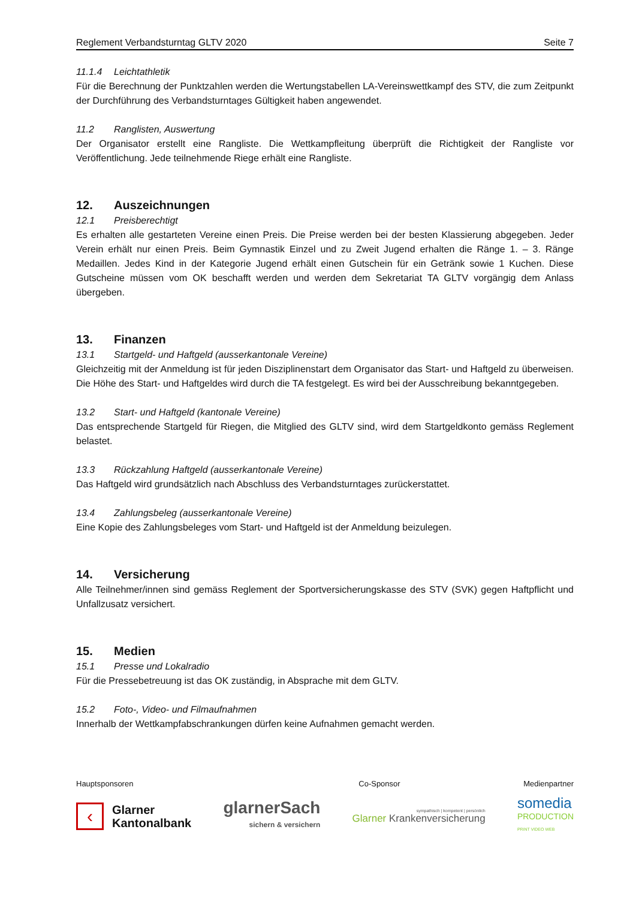Reglement Verbandsturntag GLTV 2020 Seite 7
11.1.4 Leichtathletik
Für die Berechnung der Punktzahlen werden die Wertungstabellen LA-Vereinswettkampf des STV, die zum Zeitpunkt der Durchführung des Verbandsturntages Gültigkeit haben angewendet.
11.2 Ranglisten, Auswertung
Der Organisator erstellt eine Rangliste. Die Wettkampfleitung überprüft die Richtigkeit der Rangliste vor Veröffentlichung. Jede teilnehmende Riege erhält eine Rangliste.
12. Auszeichnungen
12.1 Preisberechtigt
Es erhalten alle gestarteten Vereine einen Preis. Die Preise werden bei der besten Klassierung abgegeben. Jeder Verein erhält nur einen Preis. Beim Gymnastik Einzel und zu Zweit Jugend erhalten die Ränge 1. – 3. Ränge Medaillen. Jedes Kind in der Kategorie Jugend erhält einen Gutschein für ein Getränk sowie 1 Kuchen. Diese Gutscheine müssen vom OK beschafft werden und werden dem Sekretariat TA GLTV vorgängig dem Anlass übergeben.
13. Finanzen
13.1 Startgeld- und Haftgeld (ausserkantonale Vereine)
Gleichzeitig mit der Anmeldung ist für jeden Disziplinenstart dem Organisator das Start- und Haftgeld zu überweisen. Die Höhe des Start- und Haftgeldes wird durch die TA festgelegt. Es wird bei der Ausschreibung bekanntgegeben.
13.2 Start- und Haftgeld (kantonale Vereine)
Das entsprechende Startgeld für Riegen, die Mitglied des GLTV sind, wird dem Startgeldkonto gemäss Reglement belastet.
13.3 Rückzahlung Haftgeld (ausserkantonale Vereine)
Das Haftgeld wird grundsätzlich nach Abschluss des Verbandsturntages zurückerstattet.
13.4 Zahlungsbeleg (ausserkantonale Vereine)
Eine Kopie des Zahlungsbeleges vom Start- und Haftgeld ist der Anmeldung beizulegen.
14. Versicherung
Alle Teilnehmer/innen sind gemäss Reglement der Sportversicherungskasse des STV (SVK) gegen Haftpflicht und Unfallzusatz versichert.
15. Medien
15.1 Presse und Lokalradio
Für die Pressebetreuung ist das OK zuständig, in Absprache mit dem GLTV.
15.2 Foto-, Video- und Filmaufnahmen
Innerhalb der Wettkampfabschrankungen dürfen keine Aufnahmen gemacht werden.
Hauptsponsoren Co-Sponsor Medienpartner
‹
Glarner
Kantonalbank
glarnerSach
sichern & versichern
sympathisch | kompetent | persönlich
Glarner Krankenversicherung
somedia
PRODUCTION
PRINT VIDEO WEB